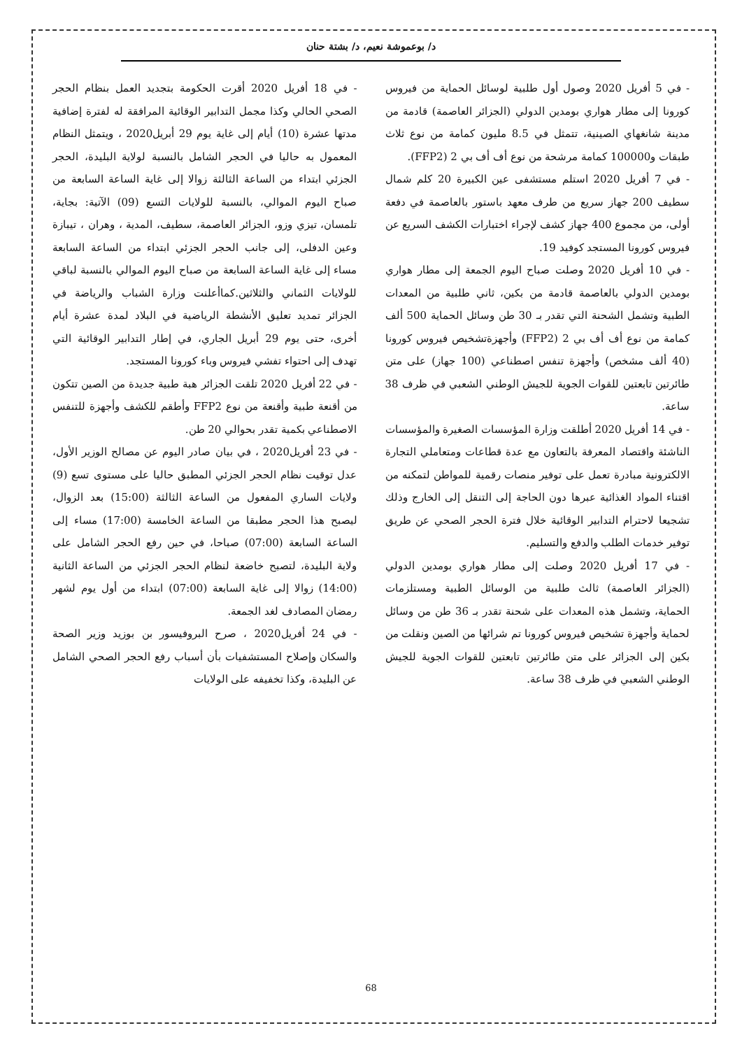د/ بوعموشة نعيم، د/ بشتة حنان
- في 5 أفريل 2020 وصول أول طلبية لوسائل الحماية من فيروس كورونا إلى مطار هواري بومدين الدولي (الجزائر العاصمة) قادمة من مدينة شانغهاي الصينية، تتمثل في 8.5 مليون كمامة من نوع ثلاث طبقات و100000 كمامة مرشحة من نوع أف أف بي 2 (FFP2).
- في 7 أفريل 2020 استلم مستشفى عين الكبيرة 20 كلم شمال سطيف 200 جهاز سريع من طرف معهد باستور بالعاصمة في دفعة أولى، من مجموع 400 جهاز كشف لإجراء اختبارات الكشف السريع عن فيروس كورونا المستجد كوفيد 19.
- في 10 أفريل 2020 وصلت صباح اليوم الجمعة إلى مطار هواري بومدين الدولي بالعاصمة قادمة من بكين، ثاني طلبية من المعدات الطبية وتشمل الشحنة التي تقدر بـ 30 طن وسائل الحماية 500 ألف كمامة من نوع أف أف بي 2 (FFP2) وأجهزةتشخيص فيروس كورونا (40 ألف مشخص) وأجهزة تنفس اصطناعي (100 جهاز) على متن طائرتين تابعتين للقوات الجوية للجيش الوطني الشعبي في ظرف 38 ساعة.
- في 14 أفريل 2020 أطلقت وزارة المؤسسات الصغيرة والمؤسسات الناشئة واقتصاد المعرفة بالتعاون مع عدة قطاعات ومتعاملي التجارة الالكترونية مبادرة تعمل على توفير منصات رقمية للمواطن لتمكنه من اقتناء المواد الغذائية عبرها دون الحاجة إلى التنقل إلى الخارج وذلك تشجيعا لاحترام التدابير الوقائية خلال فترة الحجر الصحي عن طريق توفير خدمات الطلب والدفع والتسليم.
- في 17 أفريل 2020 وصلت إلى مطار هواري بومدين الدولي (الجزائر العاصمة) ثالث طلبية من الوسائل الطبية ومستلزمات الحماية، وتشمل هذه المعدات على شحنة تقدر بـ 36 طن من وسائل لحماية وأجهزة تشخيص فيروس كورونا تم شرائها من الصين ونقلت من بكين إلى الجزائر على متن طائرتين تابعتين للقوات الجوية للجيش الوطني الشعبي في ظرف 38 ساعة.
- في 18 أفريل 2020 أقرت الحكومة بتجديد العمل بنظام الحجر الصحي الحالي وكذا مجمل التدابير الوقائية المرافقة له لفترة إضافية مدتها عشرة (10) أيام إلى غاية يوم 29 أبريل2020 ، ويتمثل النظام المعمول به حاليا في الحجر الشامل بالنسبة لولاية البليدة، الحجر الجزئي ابتداء من الساعة الثالثة زوالا إلى غاية الساعة السابعة من صباح اليوم الموالي، بالنسبة للولايات التسع (09) الآتية: بجاية، تلمسان، تيزي وزو، الجزائر العاصمة، سطيف، المدية ، وهران ، تيبازة وعين الدفلى، إلى جانب الحجر الجزئي ابتداء من الساعة السابعة مساء إلى غاية الساعة السابعة من صباح اليوم الموالي بالنسبة لباقي للولايات الثماني والثلاثين.كماأعلنت وزارة الشباب والرياضة في الجزائر تمديد تعليق الأنشطة الرياضية في البلاد لمدة عشرة أيام أخرى، حتى يوم 29 أبريل الجاري، في إطار التدابير الوقائية التي تهدف إلى احتواء تفشي فيروس وباء كورونا المستجد.
- في 22 أفريل 2020 تلقت الجزائر هبة طبية جديدة من الصين تتكون من أقنعة طبية وأقنعة من نوع FFP2 وأطقم للكشف وأجهزة للتنفس الاصطناعي بكمية تقدر بحوالي 20 طن.
- في 23 أفريل2020 ، في بيان صادر اليوم عن مصالح الوزير الأول، عدل توقيت نظام الحجر الجزئي المطبق حاليا على مستوى تسع (9) ولايات الساري المفعول من الساعة الثالثة (15:00) بعد الزوال، ليصبح هذا الحجر مطبقا من الساعة الخامسة (17:00) مساء إلى الساعة السابعة (07:00) صباحا، في حين رفع الحجر الشامل على ولاية البليدة، لتصبح خاضعة لنظام الحجر الجزئي من الساعة الثانية (14:00) زوالا إلى غاية السابعة (07:00) ابتداء من أول يوم لشهر رمضان المصادف لغد الجمعة.
- في 24 أفريل2020 ، صرح البروفيسور بن بوزيد وزير الصحة والسكان وإصلاح المستشفيات بأن أسباب رفع الحجر الصحي الشامل عن البليدة، وكذا تخفيفه على الولايات
68